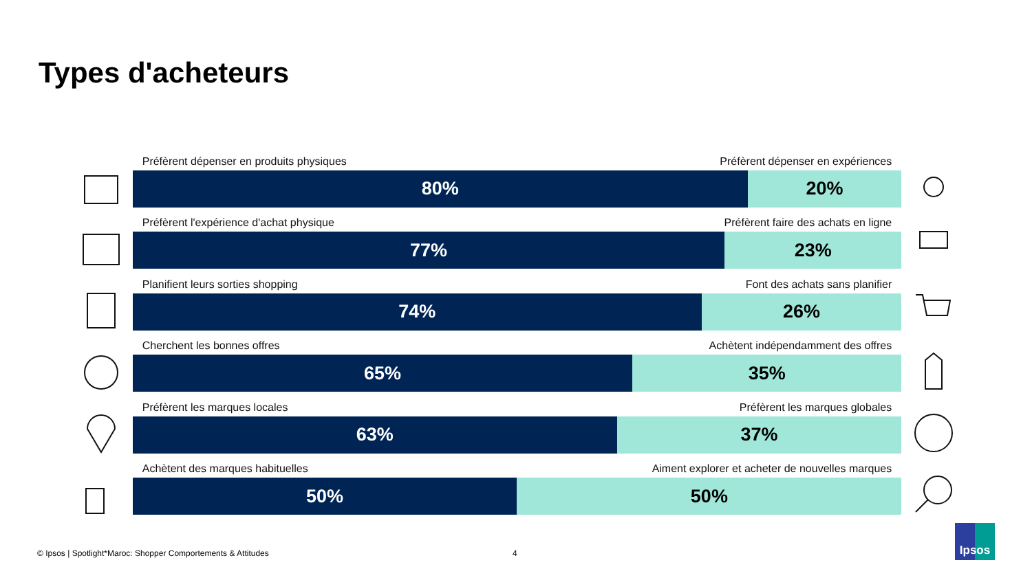Types d'acheteurs
Préfèrent dépenser en produits physiques Préfèrent dépenser en expériences
80% 20%
Préfèrent l'expérience d'achat physique Préfèrent faire des achats en ligne
77% 23%
Planifient leurs sorties shopping Font des achats sans planifier
74% 26%
Cherchent les bonnes offres Achètent indépendamment des offres
65% 35%
Préfèrent les marques locales Préfèrent les marques globales
63% 37%
Achètent des marques habituelles Aiment explorer et acheter de nouvelles marques
50% 50%
© Ipsos | Spotlight*Maroc: Shopper Comportements & Attitudes 4
Ipsos